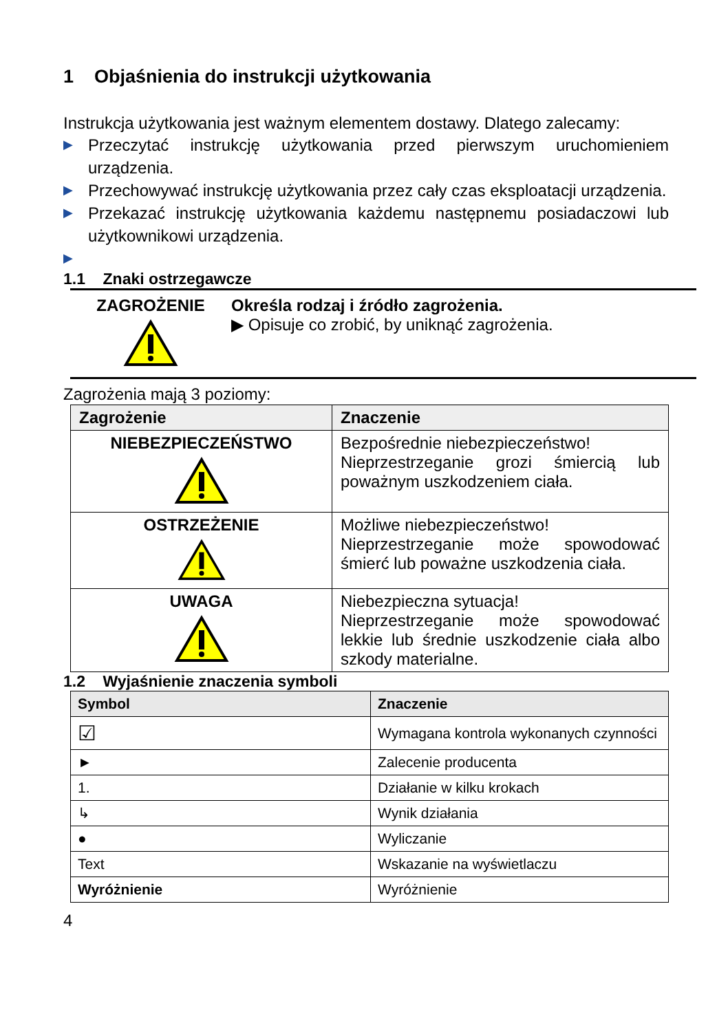1 Objaśnienia do instrukcji użytkowania
Instrukcja użytkowania jest ważnym elementem dostawy. Dlatego zalecamy:
▶ Przeczytać instrukcję użytkowania przed pierwszym uruchomieniem urządzenia.
▶ Przechowywać instrukcję użytkowania przez cały czas eksploatacji urządzenia.
▶ Przekazać instrukcję użytkowania każdemu następnemu posiadaczowi lub użytkownikowi urządzenia.
▶
1.1 Znaki ostrzegawcze
ZAGROŻENIE Określa rodzaj i źródło zagrożenia.
▶ Opisuje co zrobić, by uniknąć zagrożenia.
Zagrożenia mają 3 poziomy:
| Zagrożenie | Znaczenie |
| --- | --- |
| NIEBEZPIECZEŃSTWO | Bezpośrednie niebezpieczeństwo! Nieprzestrzeganie grozi śmiercią lub poważnym uszkodzeniem ciała. |
| OSTRZEŻENIE | Możliwe niebezpieczeństwo! Nieprzestrzeganie może spowodować śmierć lub poważne uszkodzenia ciała. |
| UWAGA | Niebezpieczna sytuacja! Nieprzestrzeganie może spowodować lekkie lub średnie uszkodzenie ciała albo szkody materialne. |
1.2 Wyjaśnienie znaczenia symboli
| Symbol | Znaczenie |
| --- | --- |
| ☑ | Wymagana kontrola wykonanych czynności |
| ► | Zalecenie producenta |
| 1. | Działanie w kilku krokach |
| ↳ | Wynik działania |
| ● | Wyliczanie |
| Text | Wskazanie na wyświetlaczu |
| Wyróżnienie | Wyróżnienie |
4